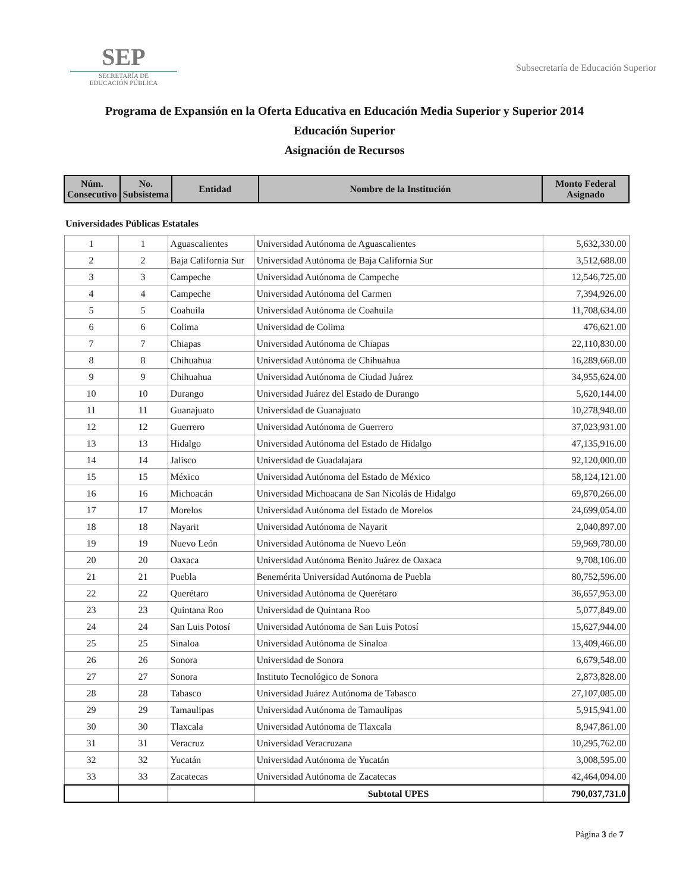SEP
SECRETARÍA DE
EDUCACIÓN PÚBLICA
Subsecretaría de Educación Superior
Programa de Expansión en la Oferta Educativa en Educación Media Superior y Superior 2014
Educación Superior
Asignación de Recursos
| Núm. Consecutivo | No. Subsistema | Entidad | Nombre de la Institución | Monto Federal Asignado |
| --- | --- | --- | --- | --- |
Universidades Públicas Estatales
| 1 | 1 | Aguascalientes | Universidad Autónoma de Aguascalientes | 5,632,330.00 |
| 2 | 2 | Baja California Sur | Universidad Autónoma de Baja California Sur | 3,512,688.00 |
| 3 | 3 | Campeche | Universidad Autónoma de Campeche | 12,546,725.00 |
| 4 | 4 | Campeche | Universidad Autónoma del Carmen | 7,394,926.00 |
| 5 | 5 | Coahuila | Universidad Autónoma de Coahuila | 11,708,634.00 |
| 6 | 6 | Colima | Universidad de Colima | 476,621.00 |
| 7 | 7 | Chiapas | Universidad Autónoma de Chiapas | 22,110,830.00 |
| 8 | 8 | Chihuahua | Universidad Autónoma de Chihuahua | 16,289,668.00 |
| 9 | 9 | Chihuahua | Universidad Autónoma de Ciudad Juárez | 34,955,624.00 |
| 10 | 10 | Durango | Universidad Juárez del Estado de Durango | 5,620,144.00 |
| 11 | 11 | Guanajuato | Universidad de Guanajuato | 10,278,948.00 |
| 12 | 12 | Guerrero | Universidad Autónoma de Guerrero | 37,023,931.00 |
| 13 | 13 | Hidalgo | Universidad Autónoma del Estado de Hidalgo | 47,135,916.00 |
| 14 | 14 | Jalisco | Universidad de Guadalajara | 92,120,000.00 |
| 15 | 15 | México | Universidad Autónoma del Estado de México | 58,124,121.00 |
| 16 | 16 | Michoacán | Universidad Michoacana de San Nicolás de Hidalgo | 69,870,266.00 |
| 17 | 17 | Morelos | Universidad Autónoma del Estado de Morelos | 24,699,054.00 |
| 18 | 18 | Nayarit | Universidad Autónoma de Nayarit | 2,040,897.00 |
| 19 | 19 | Nuevo León | Universidad Autónoma de Nuevo León | 59,969,780.00 |
| 20 | 20 | Oaxaca | Universidad Autónoma Benito Juárez de Oaxaca | 9,708,106.00 |
| 21 | 21 | Puebla | Benemérita Universidad Autónoma de Puebla | 80,752,596.00 |
| 22 | 22 | Querétaro | Universidad Autónoma de Querétaro | 36,657,953.00 |
| 23 | 23 | Quintana Roo | Universidad de Quintana Roo | 5,077,849.00 |
| 24 | 24 | San Luis Potosí | Universidad Autónoma de San Luis Potosí | 15,627,944.00 |
| 25 | 25 | Sinaloa | Universidad Autónoma de Sinaloa | 13,409,466.00 |
| 26 | 26 | Sonora | Universidad de Sonora | 6,679,548.00 |
| 27 | 27 | Sonora | Instituto Tecnológico de Sonora | 2,873,828.00 |
| 28 | 28 | Tabasco | Universidad Juárez Autónoma de Tabasco | 27,107,085.00 |
| 29 | 29 | Tamaulipas | Universidad Autónoma de Tamaulipas | 5,915,941.00 |
| 30 | 30 | Tlaxcala | Universidad Autónoma de Tlaxcala | 8,947,861.00 |
| 31 | 31 | Veracruz | Universidad Veracruzana | 10,295,762.00 |
| 32 | 32 | Yucatán | Universidad Autónoma de Yucatán | 3,008,595.00 |
| 33 | 33 | Zacatecas | Universidad Autónoma de Zacatecas | 42,464,094.00 |
| | | | Subtotal UPES | 790,037,731.0 |
Página 3 de 7